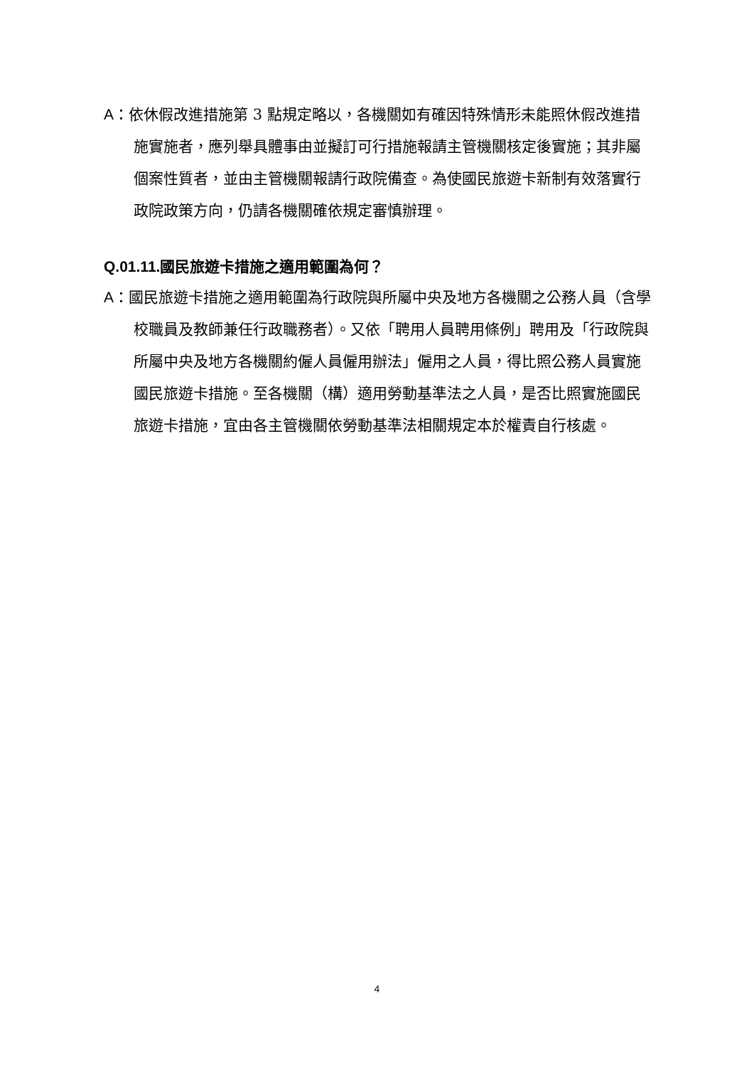A：依休假改進措施第 3 點規定略以，各機關如有確因特殊情形未能照休假改進措施實施者，應列舉具體事由並擬訂可行措施報請主管機關核定後實施；其非屬個案性質者，並由主管機關報請行政院備查。為使國民旅遊卡新制有效落實行政院政策方向，仍請各機關確依規定審慎辦理。
Q.01.11. 國民旅遊卡措施之適用範圍為何？
A：國民旅遊卡措施之適用範圍為行政院與所屬中央及地方各機關之公務人員（含學校職員及教師兼任行政職務者）。又依「聘用人員聘用條例」聘用及「行政院與所屬中央及地方各機關約僱人員僱用辦法」僱用之人員，得比照公務人員實施國民旅遊卡措施。至各機關（構）適用勞動基準法之人員，是否比照實施國民旅遊卡措施，宜由各主管機關依勞動基準法相關規定本於權責自行核處。
4